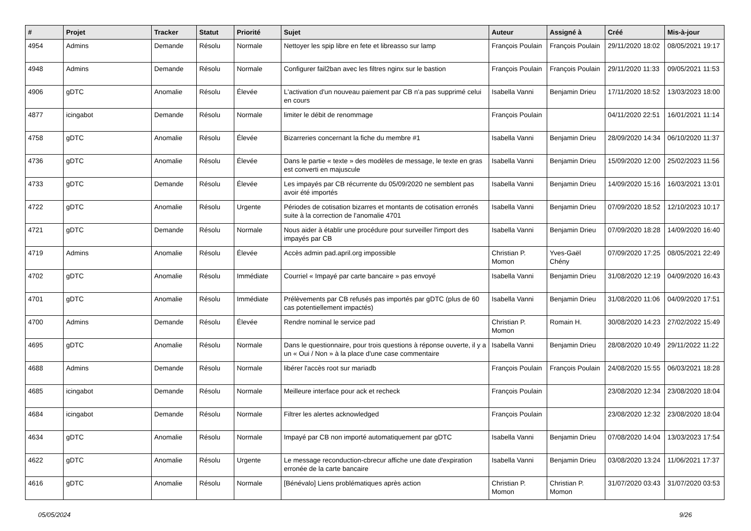| # | Projet | Tracker | Statut | Priorité | Sujet | Auteur | Assigné à | Créé | Mis-à-jour |
| --- | --- | --- | --- | --- | --- | --- | --- | --- | --- |
| 4954 | Admins | Demande | Résolu | Normale | Nettoyer les spip libre en fete et libreasso sur lamp | François Poulain | François Poulain | 29/11/2020 18:02 | 08/05/2021 19:17 |
| 4948 | Admins | Demande | Résolu | Normale | Configurer fail2ban avec les filtres nginx sur le bastion | François Poulain | François Poulain | 29/11/2020 11:33 | 09/05/2021 11:53 |
| 4906 | gDTC | Anomalie | Résolu | Élevée | L'activation d'un nouveau paiement par CB n'a pas supprimé celui en cours | Isabella Vanni | Benjamin Drieu | 17/11/2020 18:52 | 13/03/2023 18:00 |
| 4877 | icingabot | Demande | Résolu | Normale | limiter le débit de renommage | François Poulain | | 04/11/2020 22:51 | 16/01/2021 11:14 |
| 4758 | gDTC | Anomalie | Résolu | Élevée | Bizarreries concernant la fiche du membre #1 | Isabella Vanni | Benjamin Drieu | 28/09/2020 14:34 | 06/10/2020 11:37 |
| 4736 | gDTC | Anomalie | Résolu | Élevée | Dans le partie « texte » des modèles de message, le texte en gras est converti en majuscule | Isabella Vanni | Benjamin Drieu | 15/09/2020 12:00 | 25/02/2023 11:56 |
| 4733 | gDTC | Demande | Résolu | Élevée | Les impayés par CB récurrente du 05/09/2020 ne semblent pas avoir été importés | Isabella Vanni | Benjamin Drieu | 14/09/2020 15:16 | 16/03/2021 13:01 |
| 4722 | gDTC | Anomalie | Résolu | Urgente | Périodes de cotisation bizarres et montants de cotisation erronés suite à la correction de l'anomalie 4701 | Isabella Vanni | Benjamin Drieu | 07/09/2020 18:52 | 12/10/2023 10:17 |
| 4721 | gDTC | Demande | Résolu | Normale | Nous aider à établir une procédure pour surveiller l'import des impayés par CB | Isabella Vanni | Benjamin Drieu | 07/09/2020 18:28 | 14/09/2020 16:40 |
| 4719 | Admins | Anomalie | Résolu | Élevée | Accès admin pad.april.org impossible | Christian P. Momon | Yves-Gaël Chény | 07/09/2020 17:25 | 08/05/2021 22:49 |
| 4702 | gDTC | Anomalie | Résolu | Immédiate | Courriel « Impayé par carte bancaire » pas envoyé | Isabella Vanni | Benjamin Drieu | 31/08/2020 12:19 | 04/09/2020 16:43 |
| 4701 | gDTC | Anomalie | Résolu | Immédiate | Prélèvements par CB refusés pas importés par gDTC (plus de 60 cas potentiellement impactés) | Isabella Vanni | Benjamin Drieu | 31/08/2020 11:06 | 04/09/2020 17:51 |
| 4700 | Admins | Demande | Résolu | Élevée | Rendre nominal le service pad | Christian P. Momon | Romain H. | 30/08/2020 14:23 | 27/02/2022 15:49 |
| 4695 | gDTC | Anomalie | Résolu | Normale | Dans le questionnaire, pour trois questions à réponse ouverte, il y a un « Oui / Non » à la place d'une case commentaire | Isabella Vanni | Benjamin Drieu | 28/08/2020 10:49 | 29/11/2022 11:22 |
| 4688 | Admins | Demande | Résolu | Normale | libérer l'accès root sur mariadb | François Poulain | François Poulain | 24/08/2020 15:55 | 06/03/2021 18:28 |
| 4685 | icingabot | Demande | Résolu | Normale | Meilleure interface pour ack et recheck | François Poulain | | 23/08/2020 12:34 | 23/08/2020 18:04 |
| 4684 | icingabot | Demande | Résolu | Normale | Filtrer les alertes acknowledged | François Poulain | | 23/08/2020 12:32 | 23/08/2020 18:04 |
| 4634 | gDTC | Anomalie | Résolu | Normale | Impayé par CB non importé automatiquement par gDTC | Isabella Vanni | Benjamin Drieu | 07/08/2020 14:04 | 13/03/2023 17:54 |
| 4622 | gDTC | Anomalie | Résolu | Urgente | Le message reconduction-cbrecur affiche une date d'expiration erronée de la carte bancaire | Isabella Vanni | Benjamin Drieu | 03/08/2020 13:24 | 11/06/2021 17:37 |
| 4616 | gDTC | Anomalie | Résolu | Normale | [Bénévalo] Liens problématiques après action | Christian P. Momon | Christian P. Momon | 31/07/2020 03:43 | 31/07/2020 03:53 |
05/05/2024 9/26